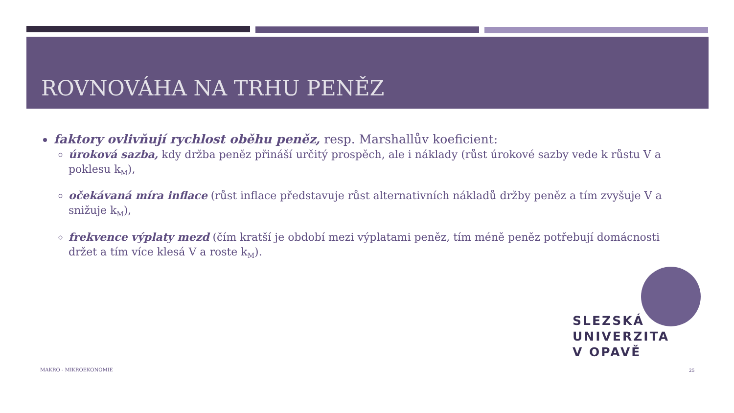ROVNOVÁHA NA TRHU PENĚZ
faktory ovlivňují rychlost oběhu peněz, resp. Marshallův koeficient:
úroková sazba, kdy držba peněz přináší určitý prospěch, ale i náklady (růst úrokové sazby vede k růstu V a poklesu k<sub>M</sub>),
očekávaná míra inflace (růst inflace představuje růst alternativních nákladů držby peněz a tím zvyšuje V a snižuje k<sub>M</sub>),
frekvence výplaty mezd (čím kratší je období mezi výplatami peněz, tím méně peněz potřebují domácnosti držet a tím více klesá V a roste k<sub>M</sub>).
SLEZSKÁ
UNIVERZITA
V OPAVĚ
MAKRO - MIKROEKONOMIE 25